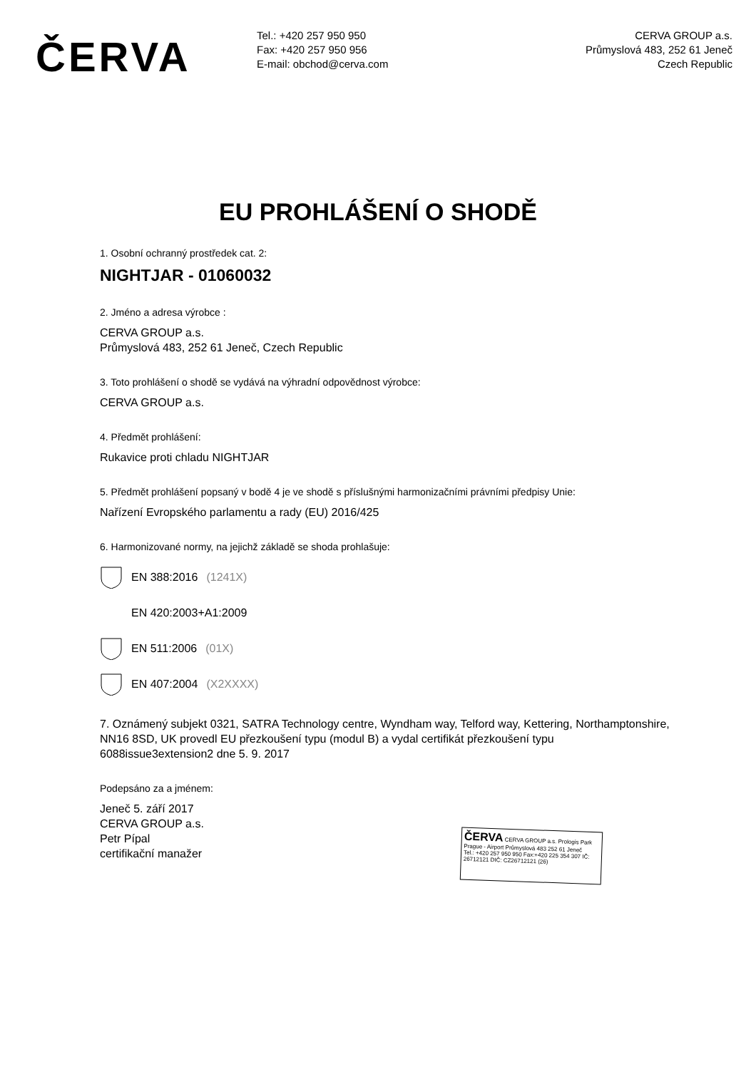ČERVA
Tel.: +420 257 950 950
Fax: +420 257 950 956
E-mail: obchod@cerva.com
CERVA GROUP a.s.
Průmyslová 483, 252 61 Jeneč
Czech Republic
EU PROHLÁŠENÍ O SHODĚ
1. Osobní ochranný prostředek cat. 2:
NIGHTJAR - 01060032
2. Jméno a adresa výrobce :
CERVA GROUP a.s.
Průmyslová 483, 252 61 Jeneč, Czech Republic
3. Toto prohlášení o shodě se vydává na výhradní odpovědnost výrobce:
CERVA GROUP a.s.
4. Předmět prohlášení:
Rukavice proti chladu NIGHTJAR
5. Předmět prohlášení popsaný v bodě 4 je ve shodě s příslušnými harmonizačními právními předpisy Unie:
Nařízení Evropského parlamentu a rady (EU) 2016/425
6. Harmonizované normy, na jejichž základě se shoda prohlašuje:
EN 388:2016 (1241X)
EN 420:2003+A1:2009
EN 511:2006 (01X)
EN 407:2004 (X2XXXX)
7. Oznámený subjekt 0321, SATRA Technology centre, Wyndham way, Telford way, Kettering, Northamptonshire, NN16 8SD, UK provedl EU přezkoušení typu (modul B) a vydal certifikát přezkoušení typu 6088issue3extension2 dne 5. 9. 2017
Podepsáno za a jménem:
Jeneč 5. září 2017
CERVA GROUP a.s.
Petr Pípal
certifikační manažer
ČERVA CERVA GROUP a.s. Prologis Park Prague - Airport Průmyslová 483 252 61 Jeneč
Tel.: +420 257 950 950 Fax:+420 225 354 307 IČ: 26712121 DIČ: CZ26712121 (26)